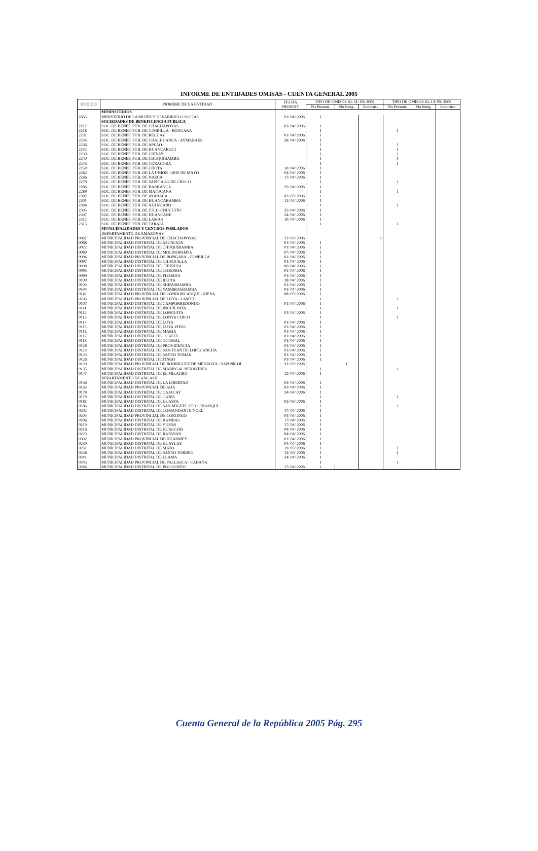INFORME DE ENTIDADES OMISAS - CUENTA GENERAL 2005
| CODIGO | NOMBRE DE LA ENTIDAD | FECHA PRESENT. | TIPO DE OMISOS AL 31/ 03/ 2006 | | | TIPO DE OMISOS AL 13/ 05/ 2006 | | |
| --- | --- | --- | --- | --- | --- | --- | --- | --- |
| | | | No Present. | No Integ. | Inconsist. | No Present. | No Integ. | Inconsist. |
| | MININSTERIOS | | | | | | | |
| 2663 | MINISTERIO DE LA MUJER Y DESARROLLO SOCIAL | 01/ 04/ 2006 | 1 | | | | | |
| | SOCIEDADES DE BENEFICENCIA PUBLICA | | | | | | | |
| 2217 | SOC. DE BENEF. PUB. DE CHACHAPOYAS | 03/ 04/ 2006 | 1 | | | | | |
| 2218 | SOC. DE BENEF. PUB. DE JUMBILLA - BONGARA | | 1 | | | 1 | | |
| 2231 | SOC. DE BENEF. PUB. DE RECUAY | 01/ 04/ 2006 | 1 | | | | | |
| 2234 | SOC. DE BENEF. PUB. DE CHALHUANCA - AYMARAES | 28/ 04/ 2006 | 1 | | | | | |
| 2236 | SOC. DE BENEF. PUB. DE APLAO | | 1 | | | 1 | | |
| 2242 | SOC. DE BENEF. PUB. DE HUANCARQUI | | 1 | | | 1 | | |
| 2239 | SOC. DE BENEF. PUB. DE CHIVAY | | 1 | | | 1 | | |
| 2240 | SOC. DE BENEF. PUB. DE CHUQUIBAMBA | | 1 | | | 1 | | |
| 2245 | SOC. DE BENEF. PUB. DE CORACORA | | 1 | | | 1 | | |
| 2250 | SOC. DE BENEF. PUB. DE CHOTA | 10/ 04/ 2006 | 1 | | | | | |
| 2262 | SOC. DE BENEF. PUB. DE LA UNION - DOS DE MAYO | 04/ 04/ 2006 | 1 | | | | | |
| 2266 | SOC. DE BENEF. PUB. DE NAZCA | 17/ 04/ 2006 | 1 | | | | | |
| 2278 | SOC. DE BENEF. PUB. DE SANTIAGO DE CHUCO | | 1 | | | 1 | | |
| 2286 | SOC. DE BENEF. PUB. DE BARRANCA | 25/ 04/ 2006 | 1 | | | | | |
| 2289 | SOC. DE BENEF. PUB. DE MATUCANA | | 1 | | | 1 | | |
| 2302 | SOC. DE BENEF. PUB. DE AYABACA | 02/ 05/ 2006 | 1 | | | | | |
| 2301 | SOC. DE BENEF. PUB. DE HUANCABAMBA | 11/ 04/ 2006 | 1 | | | | | |
| 2304 | SOC. DE BENEF. PUB. DE AZANGARO | | 1 | | | 1 | | |
| 2305 | SOC. DE BENEF. PUB. DE JULI - CHUCUITO | 25/ 04/ 2006 | 1 | | | | | |
| 2307 | SOC. DE BENEF. PUB. DE HUANCANE | 24/ 04/ 2006 | 1 | | | | | |
| 2312 | SOC. DE BENEF. PUB. DE LAMAS | 10/ 04/ 2006 | 1 | | | | | |
| 2315 | SOC. DE BENEF. PUB. DE TARATA | | 1 | | | 1 | | |
| | MUNICIPALIDADES Y CENTROS POBLADOS | | | | | | | |
| | DEPARTAMENTO DE AMAZONAS | | | | | | | |
| 0067 | MUNICIPALIDAD PROVINCIAL DE CHACHAPOYAS | 31/ 03/ 2006 | | | 1 | | | |
| 0068 | MUNICIPALIDAD DISTRITAL DE ASUNCION | 01/ 04/ 2006 | 1 | | | | | |
| 0072 | MUNICIPALIDAD DISTRITAL DE CHUQUIBAMBA | 01/ 04/ 2006 | 1 | | | | | |
| 0080 | MUNICIPALIDAD DISTRITAL DE MOLINOPAMPA | 07/ 04/ 2006 | 1 | | | | | |
| 0094 | MUNICIPALIDAD PROVINCIAL DE BONGARA - JUMBILLA | 01/ 04/ 2006 | 1 | | | | | |
| 0097 | MUNICIPALIDAD DISTRITAL DE CHISQUILLA | 01/ 04/ 2006 | 1 | | | | | |
| 0098 | MUNICIPALIDAD DISTRITAL DE CHURUJA | 06/ 04/ 2006 | 1 | | | | | |
| 0095 | MUNICIPALIDAD DISTRITAL DE COROSHA | 01/ 04/ 2006 | 1 | | | | | |
| 0099 | MUNICIPALIDAD DISTRITAL DE FLORIDA | 01/ 04/ 2006 | 1 | | | | | |
| 0100 | MUNICIPALIDAD DISTRITAL DE RECTA | 28/ 04/ 2006 | 1 | | | | | |
| 0102 | MUNICIPALIDAD DISTRITAL DE SHIPASBAMBA | 01/ 04/ 2006 | 1 | | | | | |
| 0104 | MUNICIPALIDAD DISTRITAL DE YAMBRASBAMBA | 01/ 04/ 2006 | 1 | | | | | |
| 0141 | MUNICIPALIDAD PROVINCIAL DE CONDORCANQUI - NIEVA | 08/ 05/ 2006 | 1 | | | | | |
| 0106 | MUNICIPALIDAD PROVINCIAL DE LUYA - LAMUD | | 1 | | | 1 | | |
| 0107 | MUNICIPALIDAD DISTRITAL DE CAMPORREDONDO | 01/ 04/ 2006 | 1 | | | | | |
| 0111 | MUNICIPALIDAD DISTRITAL DE INGUILPATA | | 1 | | | 1 | | |
| 0112 | MUNICIPALIDAD DISTRITAL DE LONGUITA | 01/ 04/ 2006 | 1 | | | | | |
| 0113 | MUNICIPALIDAD DISTRITAL DE LONYA CHICO | | 1 | | | 1 | | |
| 0114 | MUNICIPALIDAD DISTRITAL DE LUYA | 01/ 04/ 2006 | 1 | | | | | |
| 0115 | MUNICIPALIDAD DISTRITAL DE LUYA VIEJO | 01/ 04/ 2006 | 1 | | | | | |
| 0116 | MUNICIPALIDAD DISTRITAL DE MARIA | 01/ 04/ 2006 | 1 | | | | | |
| 0117 | MUNICIPALIDAD DISTRITAL DE OCALLI | 01/ 04/ 2006 | 1 | | | | | |
| 0118 | MUNICIPALIDAD DISTRITAL DE OCUMAL | 01/ 04/ 2006 | 1 | | | | | |
| 0128 | MUNICIPALIDAD DISTRITAL DE PROVIDENCIA | 01/ 04/ 2006 | 1 | | | | | |
| 0123 | MUNICIPALIDAD DISTRITAL DE SAN JUAN DE LOPECANCHA | 01/ 04/ 2006 | 1 | | | | | |
| 0125 | MUNICIPALIDAD DISTRITAL DE SANTO TOMAS | 03/ 04/ 2006 | 1 | | | | | |
| 0126 | MUNICIPALIDAD DISTRITAL DE TINGO | 01/ 04/ 2006 | 1 | | | | | |
| 0129 | MUNICIPALIDAD PROVINCIAL DE RODRIGUEZ DE MENDOZA - SAN NICOL | 31/ 03/ 2006 | | 1 | | | | |
| 0135 | MUNICIPALIDAD DISTRITAL DE MARISCAL BENAVIDES | | 1 | | | 1 | | |
| 0147 | MUNICIPALIDAD DISTRITAL DE EL MILAGRO | 12/ 04/ 2006 | 1 | | | | | |
| | DEPARTAMENTO DE ANCASH | | | | | | | |
| 0156 | MUNICIPALIDAD DISTRITAL DE LA LIBERTAD | 03/ 04/ 2006 | 1 | | | | | |
| 0163 | MUNICIPALIDAD PROVINCIAL DE AIJA | 03/ 04/ 2006 | 1 | | | | | |
| 0178 | MUNICIPALIDAD DISTRITAL DE CAJACAY | 24/ 04/ 2006 | 1 | | | | | |
| 0179 | MUNICIPALIDAD DISTRITAL DE CANIS | | 1 | | | 1 | | |
| 0181 | MUNICIPALIDAD DISTRITAL DE HUASTA | 02/ 05/ 2006 | 1 | | | | | |
| 0186 | MUNICIPALIDAD DISTRITAL DE SAN MIGUEL DE CORPANQUI | | 1 | | | 1 | | |
| 0202 | MUNICIPALIDAD DISTRITAL DE COMANDANTE NOEL | 17/ 04/ 2006 | 1 | | | | | |
| 0204 | MUNICIPALIDAD PROVINCIAL DE CORONGO | 04/ 04/ 2006 | 1 | | | | | |
| 0206 | MUNICIPALIDAD DISTRITAL DE BAMBAS | 17/ 04/ 2006 | 1 | | | | | |
| 0210 | MUNICIPALIDAD DISTRITAL DE YUPAN | 17/ 04/ 2006 | 1 | | | | | |
| 0216 | MUNICIPALIDAD DISTRITAL DE HUACCHIS | 04/ 04/ 2006 | 1 | | | | | |
| 0223 | MUNICIPALIDAD DISTRITAL DE RAPAYAN | 04/ 04/ 2006 | 1 | | | | | |
| 0302 | MUNICIPALIDAD PROVINCIAL DE HUARMEY | 01/ 04/ 2006 | 1 | | | | | |
| 0230 | MUNICIPALIDAD DISTRITAL DE HUAYLAS | 04/ 04/ 2006 | 1 | | | | | |
| 0231 | MUNICIPALIDAD DISTRITAL DE MATO | 19/ 05/ 2006 | 1 | | | 1 | | |
| 0236 | MUNICIPALIDAD DISTRITAL DE SANTO TORIBIO | 15/ 05/ 2006 | 1 | | | 1 | | |
| 0241 | MUNICIPALIDAD DISTRITAL DE LLAMA | 24/ 04/ 2006 | 1 | | | | | |
| 0245 | MUNICIPALIDAD PROVINCIAL DE PALLASCA - CABANA | | 1 | | | 1 | | |
| 0246 | MUNICIPALIDAD DISTRITAL DE BOLOGNESI | 17/ 04/ 2006 | 1 | | | | | |
Cuenta General de la República 2005 Pág. 295